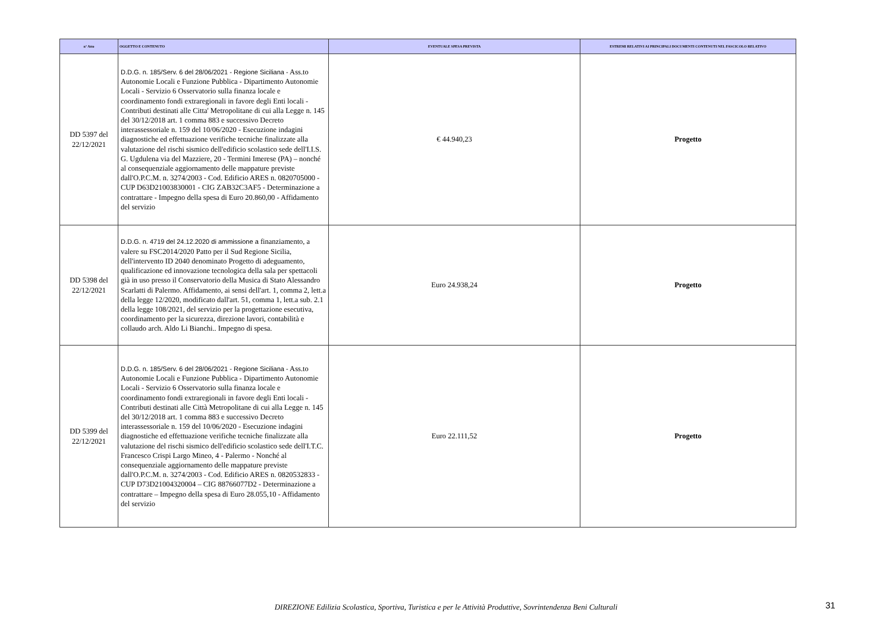| n° Atto | OGGETTO E CONTENUTO | EVENTUALE SPESA PREVISTA | ESTREMI RELATIVI AI PRINCIPALI DOCUMENTI CONTENUTI NEL FASCICOLO RELATIVO |
| --- | --- | --- | --- |
| DD 5397 del 22/12/2021 | D.D.G. n. 185/Serv. 6 del 28/06/2021 - Regione Siciliana - Ass.to Autonomie Locali e Funzione Pubblica - Dipartimento Autonomie Locali - Servizio 6 Osservatorio sulla finanza locale e coordinamento fondi extraregionali in favore degli Enti locali - Contributi destinati alle Citta' Metropolitane di cui alla Legge n. 145 del 30/12/2018 art. 1 comma 883 e successivo Decreto interassessoriale n. 159 del 10/06/2020 - Esecuzione indagini diagnostiche ed effettuazione verifiche tecniche finalizzate alla valutazione del rischi sismico dell'edificio scolastico sede dell'I.I.S. G. Ugdulena via del Mazziere, 20 - Termini Imerese (PA) – nonché al consequenziale aggiornamento delle mappature previste dall'O.P.C.M. n. 3274/2003 - Cod. Edificio ARES n. 0820705000 - CUP D63D21003830001 - CIG ZAB32C3AF5 - Determinazione a contrattare - Impegno della spesa di Euro 20.860,00 - Affidamento del servizio | € 44.940,23 | Progetto |
| DD 5398 del 22/12/2021 | D.D.G. n. 4719 del 24.12.2020 di ammissione a finanziamento, a valere su FSC2014/2020 Patto per il Sud Regione Sicilia, dell'intervento ID 2040 denominato Progetto di adeguamento, qualificazione ed innovazione tecnologica della sala per spettacoli già in uso presso il Conservatorio della Musica di Stato Alessandro Scarlatti di Palermo. Affidamento, ai sensi dell'art. 1, comma 2, lett.a della legge 12/2020, modificato dall'art. 51, comma 1, lett.a sub. 2.1 della legge 108/2021, del servizio per la progettazione esecutiva, coordinamento per la sicurezza, direzione lavori, contabilità e collaudo arch. Aldo Li Bianchi.. Impegno di spesa. | Euro 24.938,24 | Progetto |
| DD 5399 del 22/12/2021 | D.D.G. n. 185/Serv. 6 del 28/06/2021 - Regione Siciliana - Ass.to Autonomie Locali e Funzione Pubblica - Dipartimento Autonomie Locali - Servizio 6 Osservatorio sulla finanza locale e coordinamento fondi extraregionali in favore degli Enti locali - Contributi destinati alle Città Metropolitane di cui alla Legge n. 145 del 30/12/2018 art. 1 comma 883 e successivo Decreto interassessoriale n. 159 del 10/06/2020 - Esecuzione indagini diagnostiche ed effettuazione verifiche tecniche finalizzate alla valutazione del rischi sismico dell'edificio scolastico sede dell'I.T.C. Francesco Crispi Largo Mineo, 4 - Palermo - Nonché al consequenziale aggiornamento delle mappature previste dall'O.P.C.M. n. 3274/2003 - Cod. Edificio ARES n. 0820532833 - CUP D73D21004320004 – CIG 88766077D2 - Determinazione a contrattare – Impegno della spesa di Euro 28.055,10 - Affidamento del servizio | Euro 22.111,52 | Progetto |
DIREZIONE Edilizia Scolastica, Sportiva, Turistica e per le Attività Produttive, Sovrintendenza Beni Culturali 31